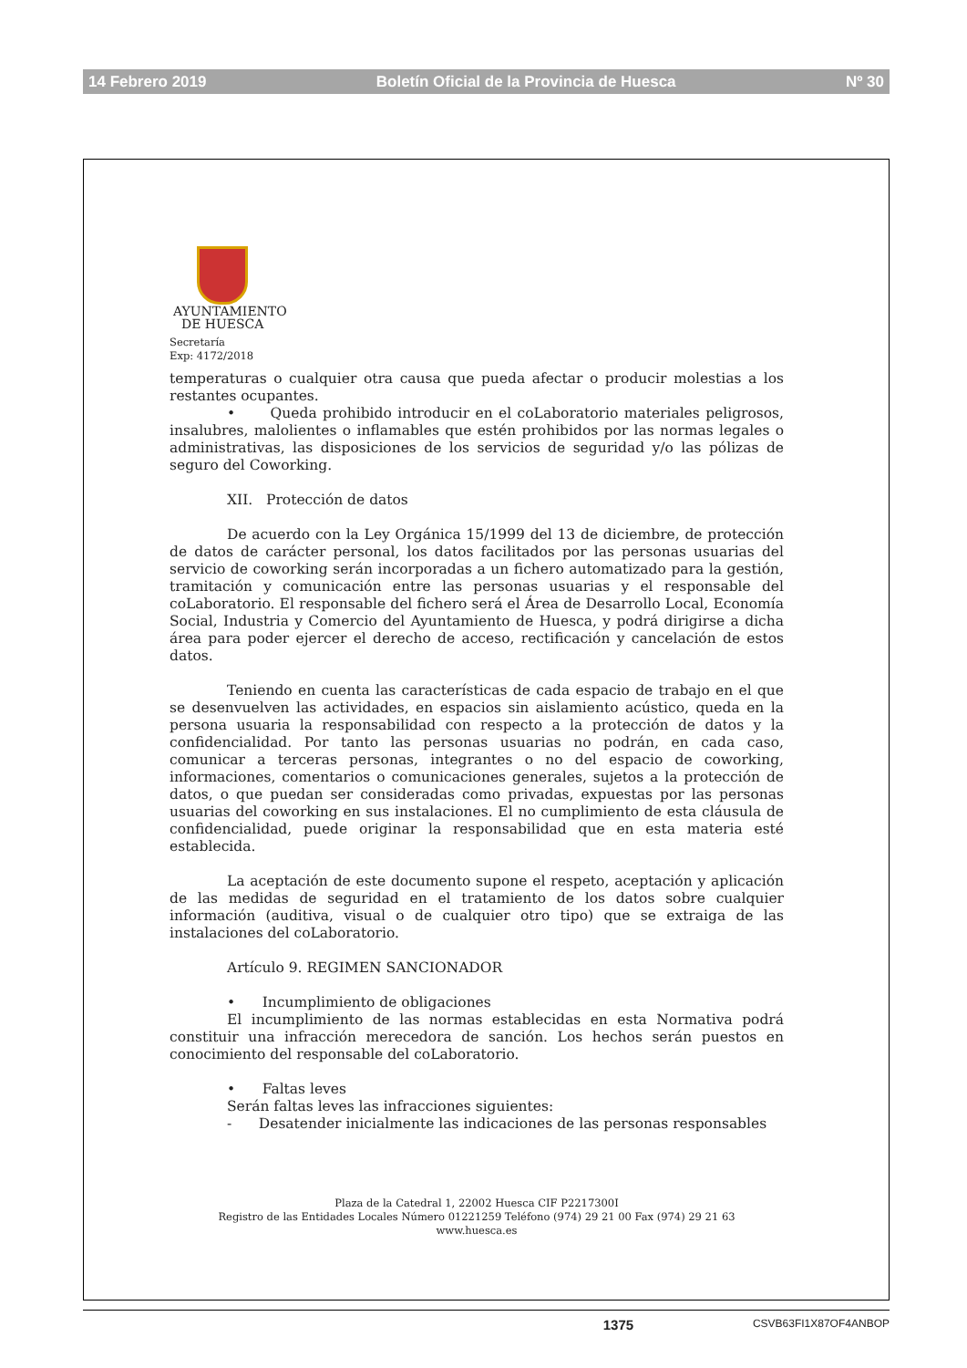14 Febrero 2019 Boletín Oficial de la Provincia de Huesca Nº 30
AYUNTAMIENTO
DE HUESCA
Secretaría
Exp: 4172/2018
temperaturas o cualquier otra causa que pueda afectar o producir molestias a los restantes ocupantes.
• Queda prohibido introducir en el coLaboratorio materiales peligrosos, insalubres, malolientes o inflamables que estén prohibidos por las normas legales o administrativas, las disposiciones de los servicios de seguridad y/o las pólizas de seguro del Coworking.
XII. Protección de datos
De acuerdo con la Ley Orgánica 15/1999 del 13 de diciembre, de protección de datos de carácter personal, los datos facilitados por las personas usuarias del servicio de coworking serán incorporadas a un fichero automatizado para la gestión, tramitación y comunicación entre las personas usuarias y el responsable del coLaboratorio. El responsable del fichero será el Área de Desarrollo Local, Economía Social, Industria y Comercio del Ayuntamiento de Huesca, y podrá dirigirse a dicha área para poder ejercer el derecho de acceso, rectificación y cancelación de estos datos.
Teniendo en cuenta las características de cada espacio de trabajo en el que se desenvuelven las actividades, en espacios sin aislamiento acústico, queda en la persona usuaria la responsabilidad con respecto a la protección de datos y la confidencialidad. Por tanto las personas usuarias no podrán, en cada caso, comunicar a terceras personas, integrantes o no del espacio de coworking, informaciones, comentarios o comunicaciones generales, sujetos a la protección de datos, o que puedan ser consideradas como privadas, expuestas por las personas usuarias del coworking en sus instalaciones. El no cumplimiento de esta cláusula de confidencialidad, puede originar la responsabilidad que en esta materia esté establecida.
La aceptación de este documento supone el respeto, aceptación y aplicación de las medidas de seguridad en el tratamiento de los datos sobre cualquier información (auditiva, visual o de cualquier otro tipo) que se extraiga de las instalaciones del coLaboratorio.
Artículo 9. REGIMEN SANCIONADOR
• Incumplimiento de obligaciones
El incumplimiento de las normas establecidas en esta Normativa podrá constituir una infracción merecedora de sanción. Los hechos serán puestos en conocimiento del responsable del coLaboratorio.
• Faltas leves
Serán faltas leves las infracciones siguientes:
- Desatender inicialmente las indicaciones de las personas responsables
Plaza de la Catedral 1, 22002 Huesca CIF P2217300I
Registro de las Entidades Locales Número 01221259 Teléfono (974) 29 21 00 Fax (974) 29 21 63
www.huesca.es
1375 CSVB63FI1X87OF4ANBOP